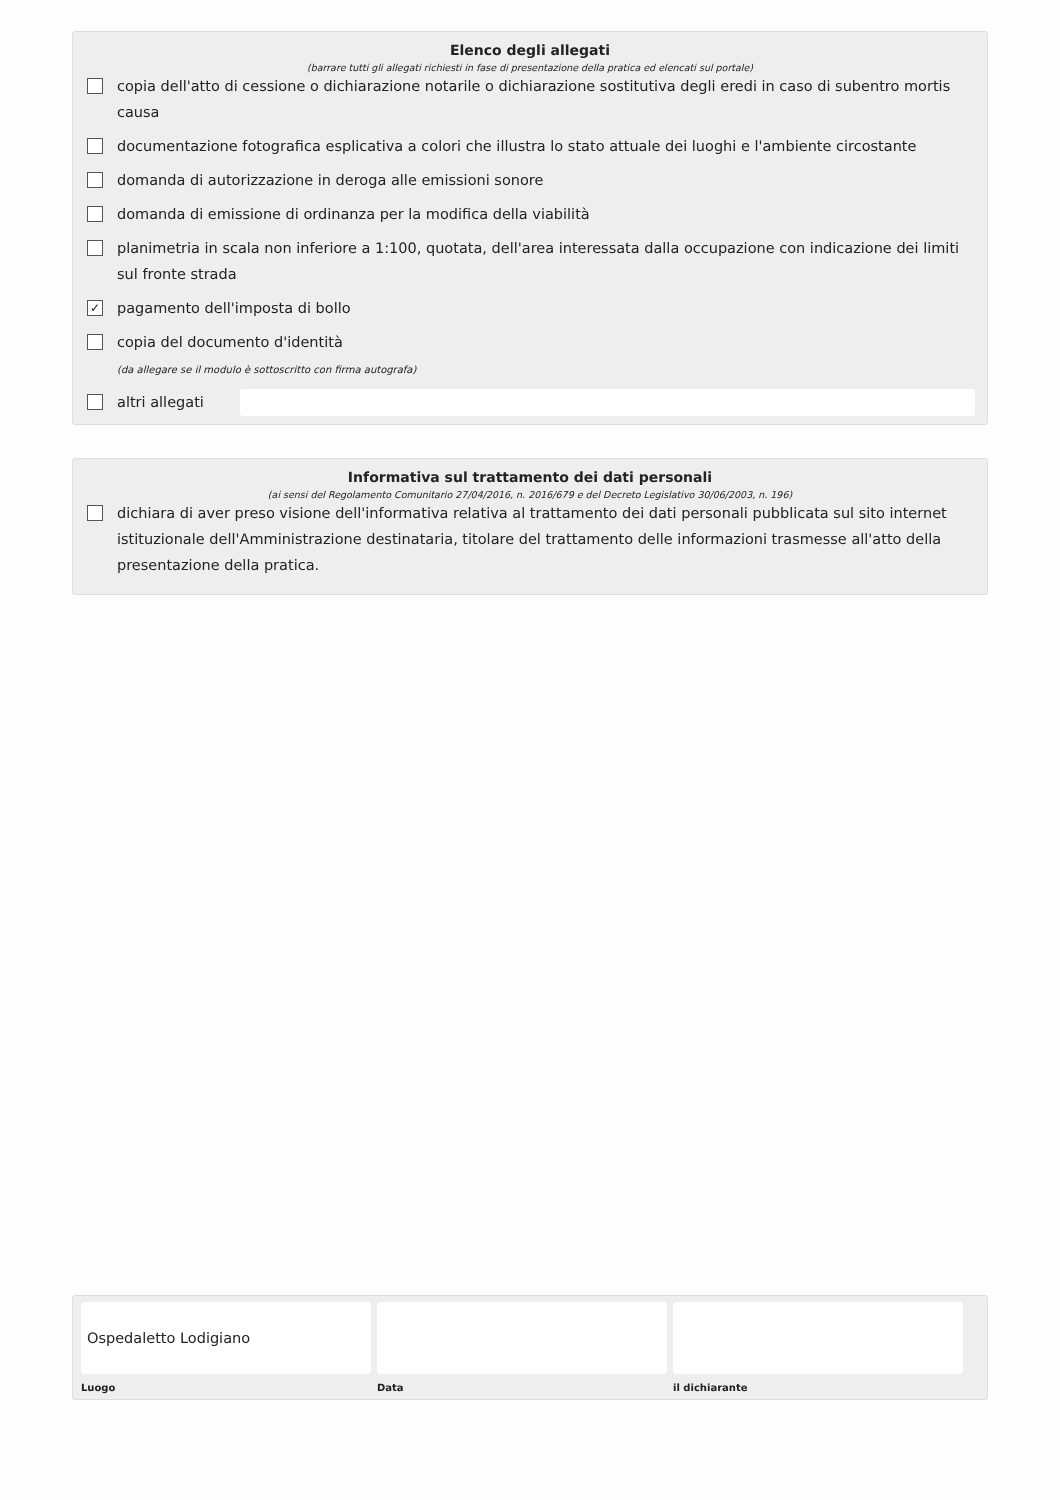Elenco degli allegati
(barrare tutti gli allegati richiesti in fase di presentazione della pratica ed elencati sul portale)
copia dell'atto di cessione o dichiarazione notarile o dichiarazione sostitutiva degli eredi in caso di subentro mortis causa
documentazione fotografica esplicativa a colori che illustra lo stato attuale dei luoghi e l'ambiente circostante
domanda di autorizzazione in deroga alle emissioni sonore
domanda di emissione di ordinanza per la modifica della viabilità
planimetria in scala non inferiore a 1:100, quotata, dell'area interessata dalla occupazione con indicazione dei limiti sul fronte strada
✓ pagamento dell'imposta di bollo
copia del documento d'identità
(da allegare se il modulo è sottoscritto con firma autografa)
altri allegati
Informativa sul trattamento dei dati personali
(ai sensi del Regolamento Comunitario 27/04/2016, n. 2016/679 e del Decreto Legislativo 30/06/2003, n. 196)
dichiara di aver preso visione dell'informativa relativa al trattamento dei dati personali pubblicata sul sito internet istituzionale dell'Amministrazione destinataria, titolare del trattamento delle informazioni trasmesse all'atto della presentazione della pratica.
Ospedaletto Lodigiano
Luogo
Data il dichiarante